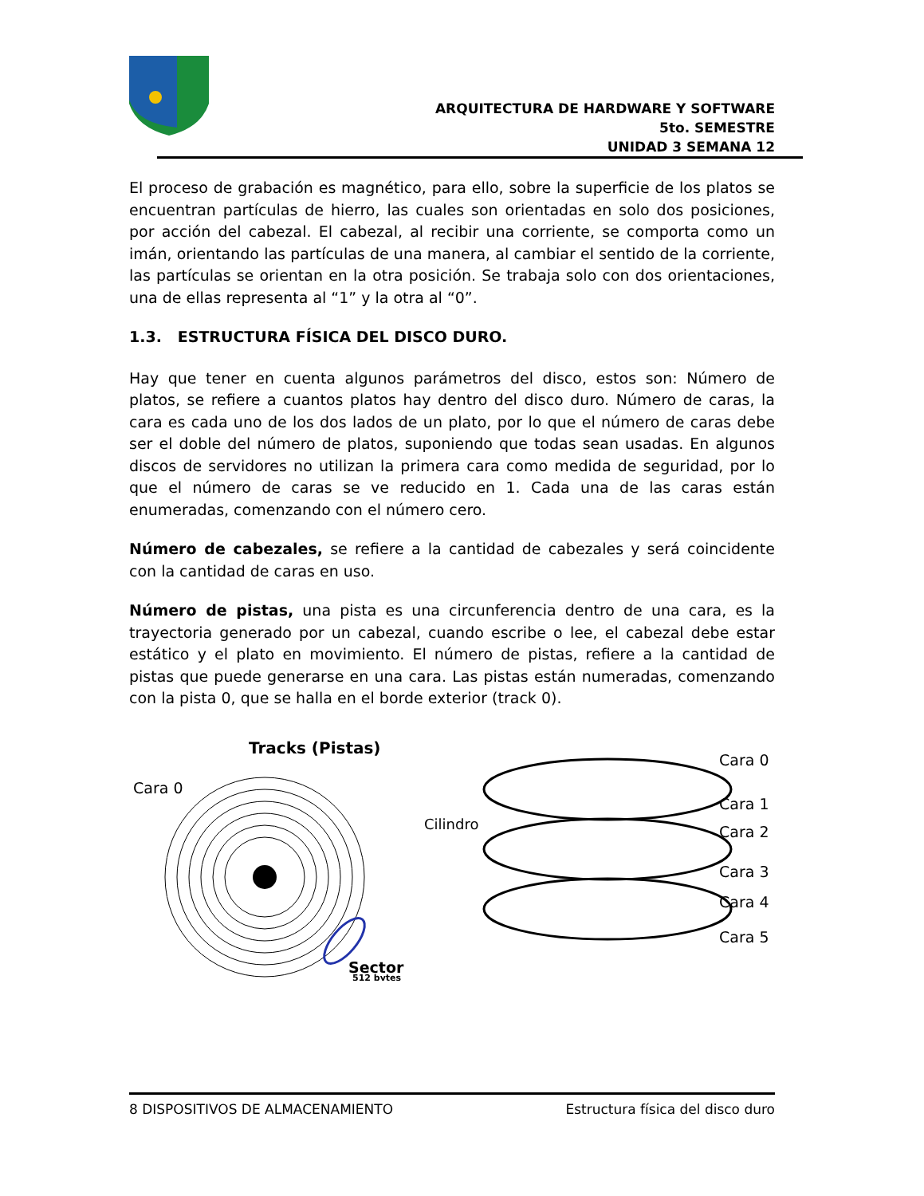ARQUITECTURA DE HARDWARE Y SOFTWARE
5to. SEMESTRE
UNIDAD 3 SEMANA 12
El proceso de grabación es magnético, para ello, sobre la superficie de los platos se encuentran partículas de hierro, las cuales son orientadas en solo dos posiciones, por acción del cabezal. El cabezal, al recibir una corriente, se comporta como un imán, orientando las partículas de una manera, al cambiar el sentido de la corriente, las partículas se orientan en la otra posición. Se trabaja solo con dos orientaciones, una de ellas representa al “1” y la otra al “0”.
1.3. ESTRUCTURA FÍSICA DEL DISCO DURO.
Hay que tener en cuenta algunos parámetros del disco, estos son: Número de platos, se refiere a cuantos platos hay dentro del disco duro. Número de caras, la cara es cada uno de los dos lados de un plato, por lo que el número de caras debe ser el doble del número de platos, suponiendo que todas sean usadas. En algunos discos de servidores no utilizan la primera cara como medida de seguridad, por lo que el número de caras se ve reducido en 1. Cada una de las caras están enumeradas, comenzando con el número cero.
Número de cabezales, se refiere a la cantidad de cabezales y será coincidente con la cantidad de caras en uso.
Número de pistas, una pista es una circunferencia dentro de una cara, es la trayectoria generado por un cabezal, cuando escribe o lee, el cabezal debe estar estático y el plato en movimiento. El número de pistas, refiere a la cantidad de pistas que puede generarse en una cara. Las pistas están numeradas, comenzando con la pista 0, que se halla en el borde exterior (track 0).
Tracks (Pistas)
Cara 0
Sector
512 bytes
Cilindro
Cara 0
Cara 1
Cara 2
Cara 3
Cara 4
Cara 5
8 DISPOSITIVOS DE ALMACENAMIENTO Estructura física del disco duro